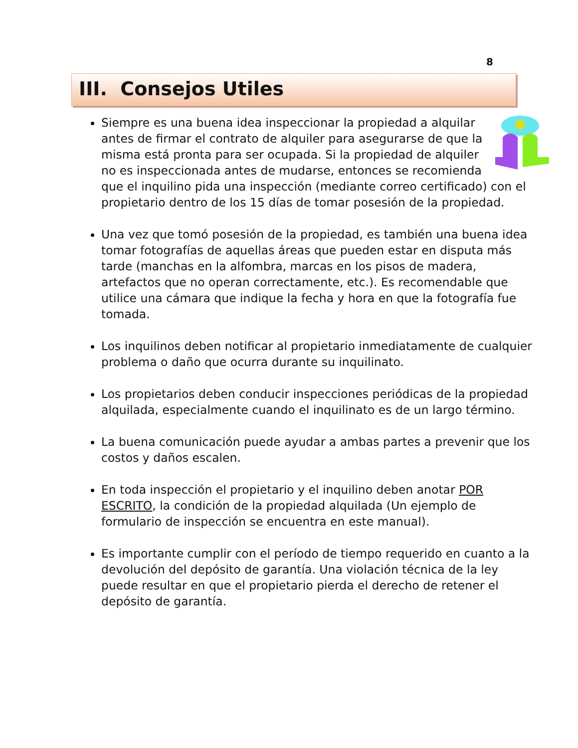8
III. Consejos Utiles
Siempre es una buena idea inspeccionar la propiedad a alquilar antes de firmar el contrato de alquiler para asegurarse de que la misma está pronta para ser ocupada. Si la propiedad de alquiler no es inspeccionada antes de mudarse, entonces se recomienda que el inquilino pida una inspección (mediante correo certificado) con el propietario dentro de los 15 días de tomar posesión de la propiedad.
Una vez que tomó posesión de la propiedad, es también una buena idea tomar fotografías de aquellas áreas que pueden estar en disputa más tarde (manchas en la alfombra, marcas en los pisos de madera, artefactos que no operan correctamente, etc.). Es recomendable que utilice una cámara que indique la fecha y hora en que la fotografía fue tomada.
Los inquilinos deben notificar al propietario inmediatamente de cualquier problema o daño que ocurra durante su inquilinato.
Los propietarios deben conducir inspecciones periódicas de la propiedad alquilada, especialmente cuando el inquilinato es de un largo término.
La buena comunicación puede ayudar a ambas partes a prevenir que los costos y daños escalen.
En toda inspección el propietario y el inquilino deben anotar POR ESCRITO, la condición de la propiedad alquilada (Un ejemplo de formulario de inspección se encuentra en este manual).
Es importante cumplir con el período de tiempo requerido en cuanto a la devolución del depósito de garantía. Una violación técnica de la ley puede resultar en que el propietario pierda el derecho de retener el depósito de garantía.